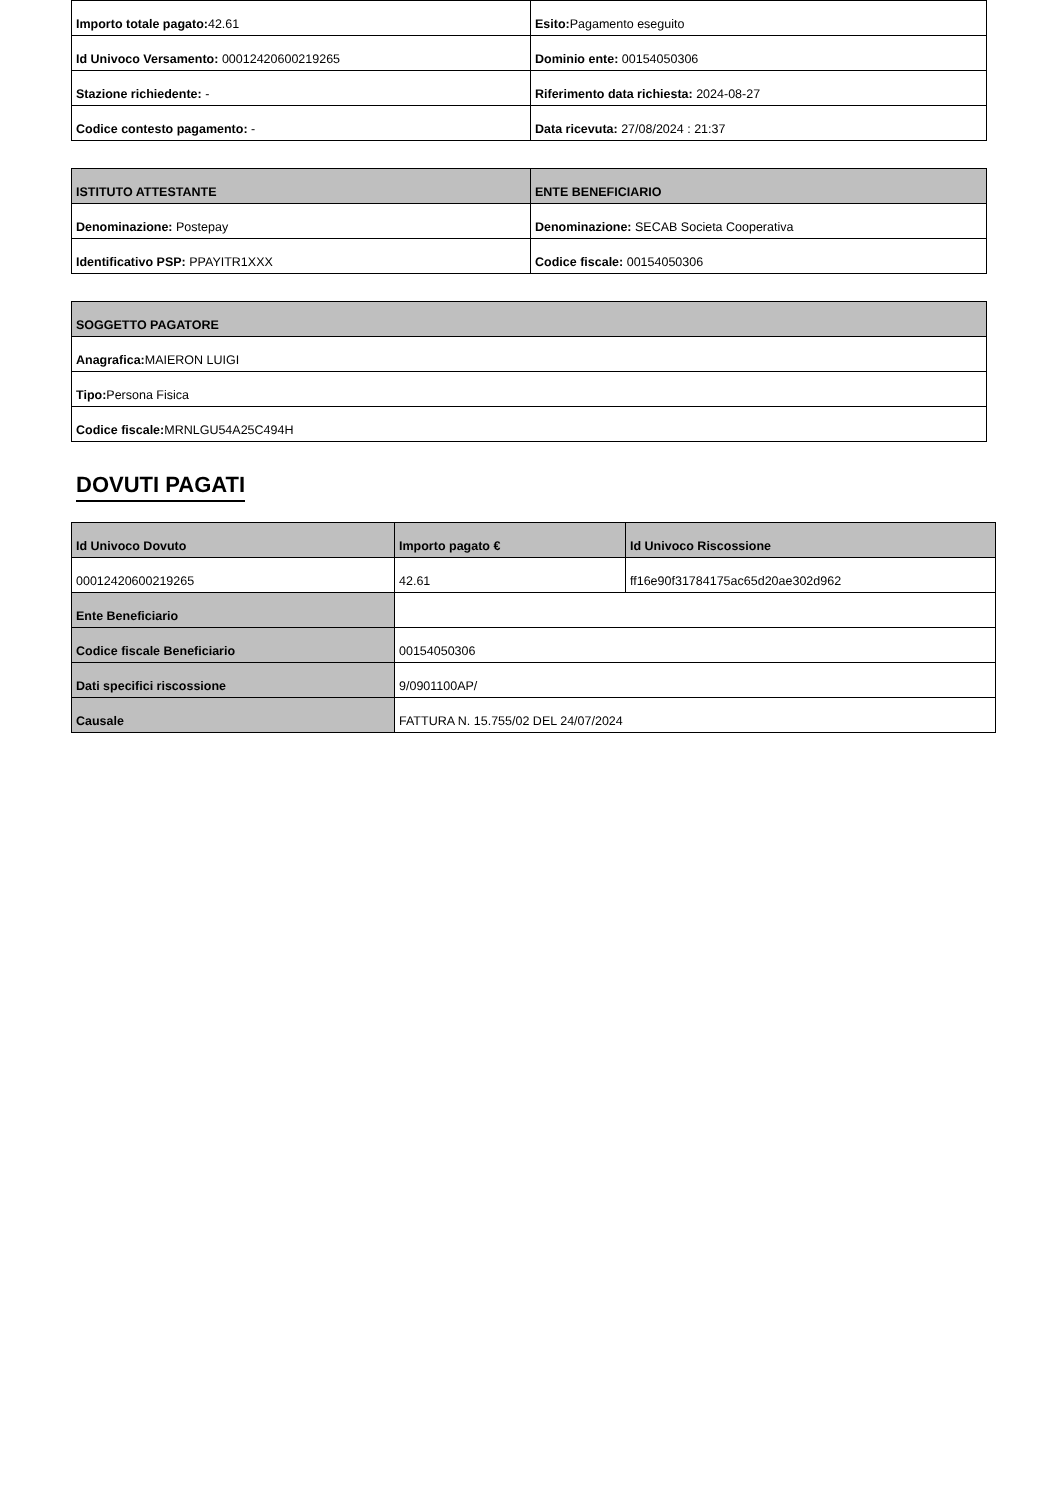| Importo totale pagato: 42.61 | Esito: Pagamento eseguito |
| Id Univoco Versamento: 00012420600219265 | Dominio ente: 00154050306 |
| Stazione richiedente: - | Riferimento data richiesta: 2024-08-27 |
| Codice contesto pagamento: - | Data ricevuta: 27/08/2024 : 21:37 |
| ISTITUTO ATTESTANTE | ENTE BENEFICIARIO |
| --- | --- |
| Denominazione: Postepay | Denominazione: SECAB Societa Cooperativa |
| Identificativo PSP: PPAYITR1XXX | Codice fiscale: 00154050306 |
| SOGGETTO PAGATORE |
| --- |
| Anagrafica: MAIERON LUIGI |
| Tipo: Persona Fisica |
| Codice fiscale: MRNLGU54A25C494H |
DOVUTI PAGATI
| Id Univoco Dovuto | Importo pagato € | Id Univoco Riscossione |
| --- | --- | --- |
| 00012420600219265 | 42.61 | ff16e90f31784175ac65d20ae302d962 |
| Ente Beneficiario | | |
| Codice fiscale Beneficiario | 00154050306 | |
| Dati specifici riscossione | 9/0901100AP/ | |
| Causale | FATTURA N. 15.755/02 DEL 24/07/2024 | |